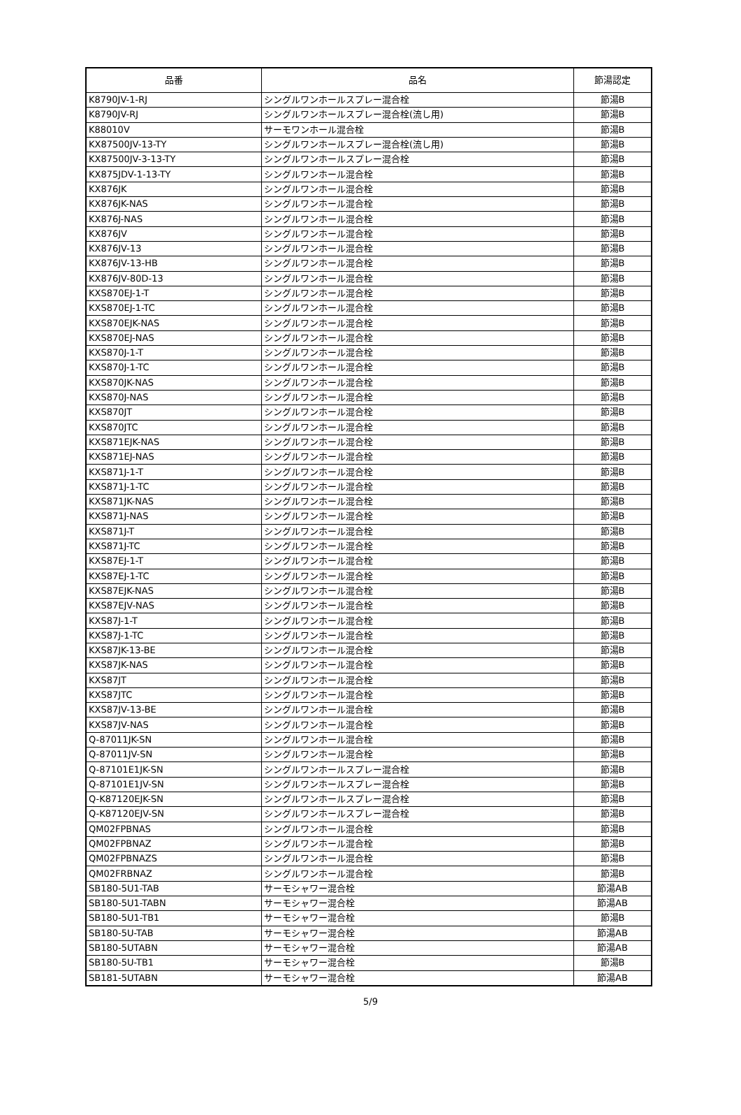| 品番 | 品名 | 節湯認定 |
| --- | --- | --- |
| K8790JV-1-RJ | シングルワンホールスプレー混合栓 | 節湯B |
| K8790JV-RJ | シングルワンホールスプレー混合栓(流し用) | 節湯B |
| K88010V | サーモワンホール混合栓 | 節湯B |
| KX87500JV-13-TY | シングルワンホールスプレー混合栓(流し用) | 節湯B |
| KX87500JV-3-13-TY | シングルワンホールスプレー混合栓 | 節湯B |
| KX875JDV-1-13-TY | シングルワンホール混合栓 | 節湯B |
| KX876JK | シングルワンホール混合栓 | 節湯B |
| KX876JK-NAS | シングルワンホール混合栓 | 節湯B |
| KX876J-NAS | シングルワンホール混合栓 | 節湯B |
| KX876JV | シングルワンホール混合栓 | 節湯B |
| KX876JV-13 | シングルワンホール混合栓 | 節湯B |
| KX876JV-13-HB | シングルワンホール混合栓 | 節湯B |
| KX876JV-80D-13 | シングルワンホール混合栓 | 節湯B |
| KXS870EJ-1-T | シングルワンホール混合栓 | 節湯B |
| KXS870EJ-1-TC | シングルワンホール混合栓 | 節湯B |
| KXS870EJK-NAS | シングルワンホール混合栓 | 節湯B |
| KXS870EJ-NAS | シングルワンホール混合栓 | 節湯B |
| KXS870J-1-T | シングルワンホール混合栓 | 節湯B |
| KXS870J-1-TC | シングルワンホール混合栓 | 節湯B |
| KXS870JK-NAS | シングルワンホール混合栓 | 節湯B |
| KXS870J-NAS | シングルワンホール混合栓 | 節湯B |
| KXS870JT | シングルワンホール混合栓 | 節湯B |
| KXS870JTC | シングルワンホール混合栓 | 節湯B |
| KXS871EJK-NAS | シングルワンホール混合栓 | 節湯B |
| KXS871EJ-NAS | シングルワンホール混合栓 | 節湯B |
| KXS871J-1-T | シングルワンホール混合栓 | 節湯B |
| KXS871J-1-TC | シングルワンホール混合栓 | 節湯B |
| KXS871JK-NAS | シングルワンホール混合栓 | 節湯B |
| KXS871J-NAS | シングルワンホール混合栓 | 節湯B |
| KXS871J-T | シングルワンホール混合栓 | 節湯B |
| KXS871J-TC | シングルワンホール混合栓 | 節湯B |
| KXS87EJ-1-T | シングルワンホール混合栓 | 節湯B |
| KXS87EJ-1-TC | シングルワンホール混合栓 | 節湯B |
| KXS87EJK-NAS | シングルワンホール混合栓 | 節湯B |
| KXS87EJV-NAS | シングルワンホール混合栓 | 節湯B |
| KXS87J-1-T | シングルワンホール混合栓 | 節湯B |
| KXS87J-1-TC | シングルワンホール混合栓 | 節湯B |
| KXS87JK-13-BE | シングルワンホール混合栓 | 節湯B |
| KXS87JK-NAS | シングルワンホール混合栓 | 節湯B |
| KXS87JT | シングルワンホール混合栓 | 節湯B |
| KXS87JTC | シングルワンホール混合栓 | 節湯B |
| KXS87JV-13-BE | シングルワンホール混合栓 | 節湯B |
| KXS87JV-NAS | シングルワンホール混合栓 | 節湯B |
| Q-87011JK-SN | シングルワンホール混合栓 | 節湯B |
| Q-87011JV-SN | シングルワンホール混合栓 | 節湯B |
| Q-87101E1JK-SN | シングルワンホールスプレー混合栓 | 節湯B |
| Q-87101E1JV-SN | シングルワンホールスプレー混合栓 | 節湯B |
| Q-K87120EJK-SN | シングルワンホールスプレー混合栓 | 節湯B |
| Q-K87120EJV-SN | シングルワンホールスプレー混合栓 | 節湯B |
| QM02FPBNAS | シングルワンホール混合栓 | 節湯B |
| QM02FPBNAZ | シングルワンホール混合栓 | 節湯B |
| QM02FPBNAZS | シングルワンホール混合栓 | 節湯B |
| QM02FRBNAZ | シングルワンホール混合栓 | 節湯B |
| SB180-5U1-TAB | サーモシャワー混合栓 | 節湯AB |
| SB180-5U1-TABN | サーモシャワー混合栓 | 節湯AB |
| SB180-5U1-TB1 | サーモシャワー混合栓 | 節湯B |
| SB180-5U-TAB | サーモシャワー混合栓 | 節湯AB |
| SB180-5UTABN | サーモシャワー混合栓 | 節湯AB |
| SB180-5U-TB1 | サーモシャワー混合栓 | 節湯B |
| SB181-5UTABN | サーモシャワー混合栓 | 節湯AB |
5/9